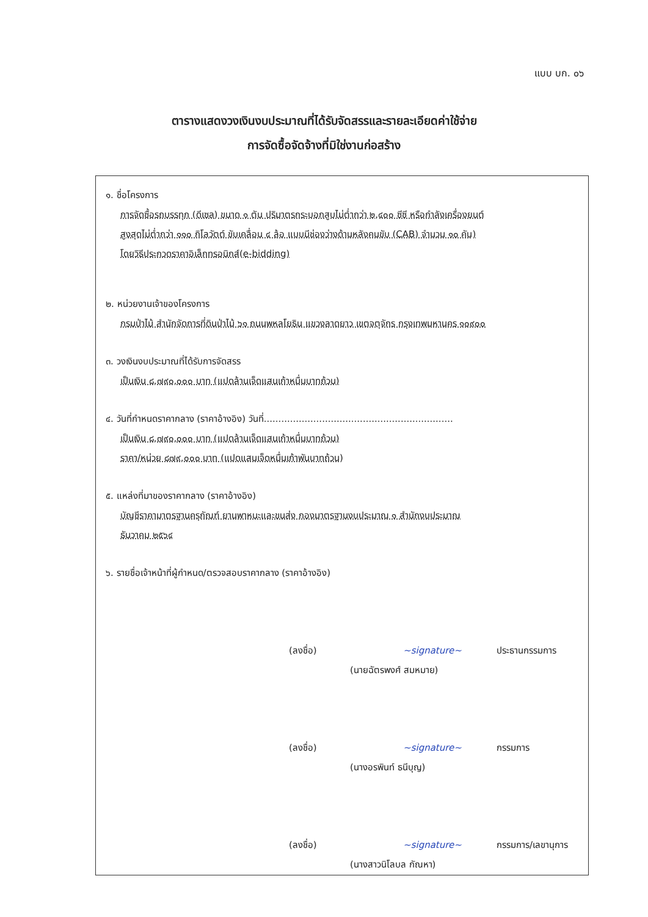แบบ บก. ๐๖
ตารางแสดงวงเงินงบประมาณที่ได้รับจัดสรรและรายละเอียดค่าใช้จ่าย
การจัดซื้อจัดจ้างที่มิใช่งานก่อสร้าง
๑. ชื่อโครงการ
การจัดซื้อรถบรรทุก (ดีเซล) ขนาด ๑ ตัน ปริมาตรกระบอกสูบไม่ต่ำกว่า ๒,๔๐๐ ซีซี หรือกำลังเครื่องยนต์
สูงสุดไม่ต่ำกว่า ๑๑๐ กิโลวัตต์ ขับเคลื่อน ๔ ล้อ แบบมีช่องว่างด้านหลังคนขับ (CAB) จำนวน ๑๐ คัน)
โดยวิธีประกวดราคาอิเล็กทรอนิกส์(e-bidding)
๒. หน่วยงานเจ้าของโครงการ
กรมป่าไม้ สำนักจัดการที่ดินป่าไม้ ๖๑ ถนนพหลโยธิน แขวงลาดยาว เขตจตุจักร กรุงเทพมหานคร ๑๐๙๐๐
๓. วงเงินงบประมาณที่ได้รับการจัดสรร
เป็นเงิน ๘,๗๙๐,๐๐๐ บาท (แปดล้านเจ็ดแสนเก้าหมื่นบาทถ้วน)
๔. วันที่กำหนดราคากลาง (ราคาอ้างอิง) วันที่.................................................................
เป็นเงิน ๘,๗๙๐,๐๐๐ บาท (แปดล้านเจ็ดแสนเก้าหมื่นบาทถ้วน)
ราคา/หน่วย ๘๗๙,๐๐๐ บาท (แปดแสนเจ็ดหมื่นเก้าพันบาทถ้วน)
๕. แหล่งที่มาของราคากลาง (ราคาอ้างอิง)
บัญชีราคามาตรฐานครุภัณฑ์ ยานพาหนะและขนส่ง กองมาตรฐานงบประมาณ ๑ สำนักงบประมาณ
ธันวาคม ๒๕๖๔
๖. รายชื่อเจ้าหน้าที่ผู้กำหนด/ตรวจสอบราคากลาง (ราคาอ้างอิง)
(ลงชื่อ) ~signature~ ประธานกรรมการ
(นายฉัตรพงศ์ สมหมาย)
(ลงชื่อ) ~signature~ กรรมการ
(นางอรพินท์ ธนีบุญ)
(ลงชื่อ) ~signature~ กรรมการ/เลขานุการ
(นางสาวนิโลบล กัณหา)